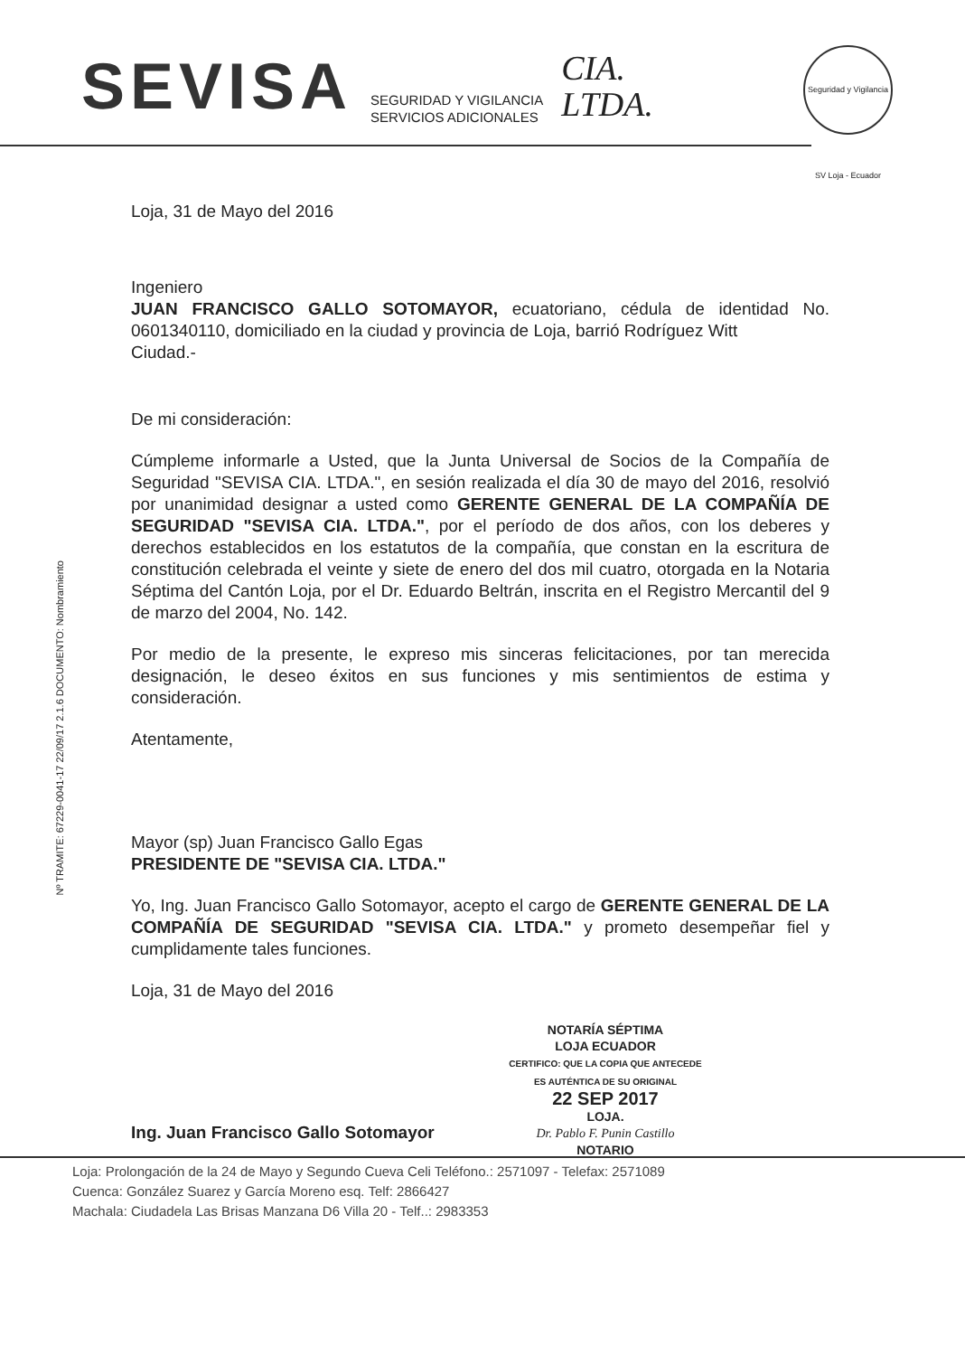SEVISA
SEGURIDAD Y VIGILANCIA
SERVICIOS ADICIONALES
CIA.
LTDA.
Seguridad y Vigilancia SV Loja - Ecuador
Nº TRAMITE: 67229-0041-17 22/09/17 2.1.6 DOCUMENTO: Nombramiento
Loja, 31 de Mayo del 2016
Ingeniero
JUAN FRANCISCO GALLO SOTOMAYOR, ecuatoriano, cédula de identidad No. 0601340110, domiciliado en la ciudad y provincia de Loja, barrió Rodríguez Witt
Ciudad.-
De mi consideración:
Cúmpleme informarle a Usted, que la Junta Universal de Socios de la Compañía de Seguridad "SEVISA CIA. LTDA.", en sesión realizada el día 30 de mayo del 2016, resolvió por unanimidad designar a usted como GERENTE GENERAL DE LA COMPAÑÍA DE SEGURIDAD "SEVISA CIA. LTDA.", por el período de dos años, con los deberes y derechos establecidos en los estatutos de la compañía, que constan en la escritura de constitución celebrada el veinte y siete de enero del dos mil cuatro, otorgada en la Notaria Séptima del Cantón Loja, por el Dr. Eduardo Beltrán, inscrita en el Registro Mercantil del 9 de marzo del 2004, No. 142.
Por medio de la presente, le expreso mis sinceras felicitaciones, por tan merecida designación, le deseo éxitos en sus funciones y mis sentimientos de estima y consideración.
Atentamente,
Mayor (sp) Juan Francisco Gallo Egas
PRESIDENTE DE "SEVISA CIA. LTDA."
Yo, Ing. Juan Francisco Gallo Sotomayor, acepto el cargo de GERENTE GENERAL DE LA COMPAÑÍA DE SEGURIDAD "SEVISA CIA. LTDA." y prometo desempeñar fiel y cumplidamente tales funciones.
Loja, 31 de Mayo del 2016
NOTARÍA SÉPTIMA
LOJA ECUADOR
CERTIFICO: QUE LA COPIA QUE ANTECEDE ES AUTÉNTICA DE SU ORIGINAL
22 SEP 2017
LOJA.
Dr. Pablo F. Punin Castillo
NOTARIO
Ing. Juan Francisco Gallo Sotomayor
Loja: Prolongación de la 24 de Mayo y Segundo Cueva Celi Teléfono.: 2571097 - Telefax: 2571089
Cuenca: González Suarez y García Moreno esq. Telf: 2866427
Machala: Ciudadela Las Brisas Manzana D6 Villa 20 - Telf..: 2983353